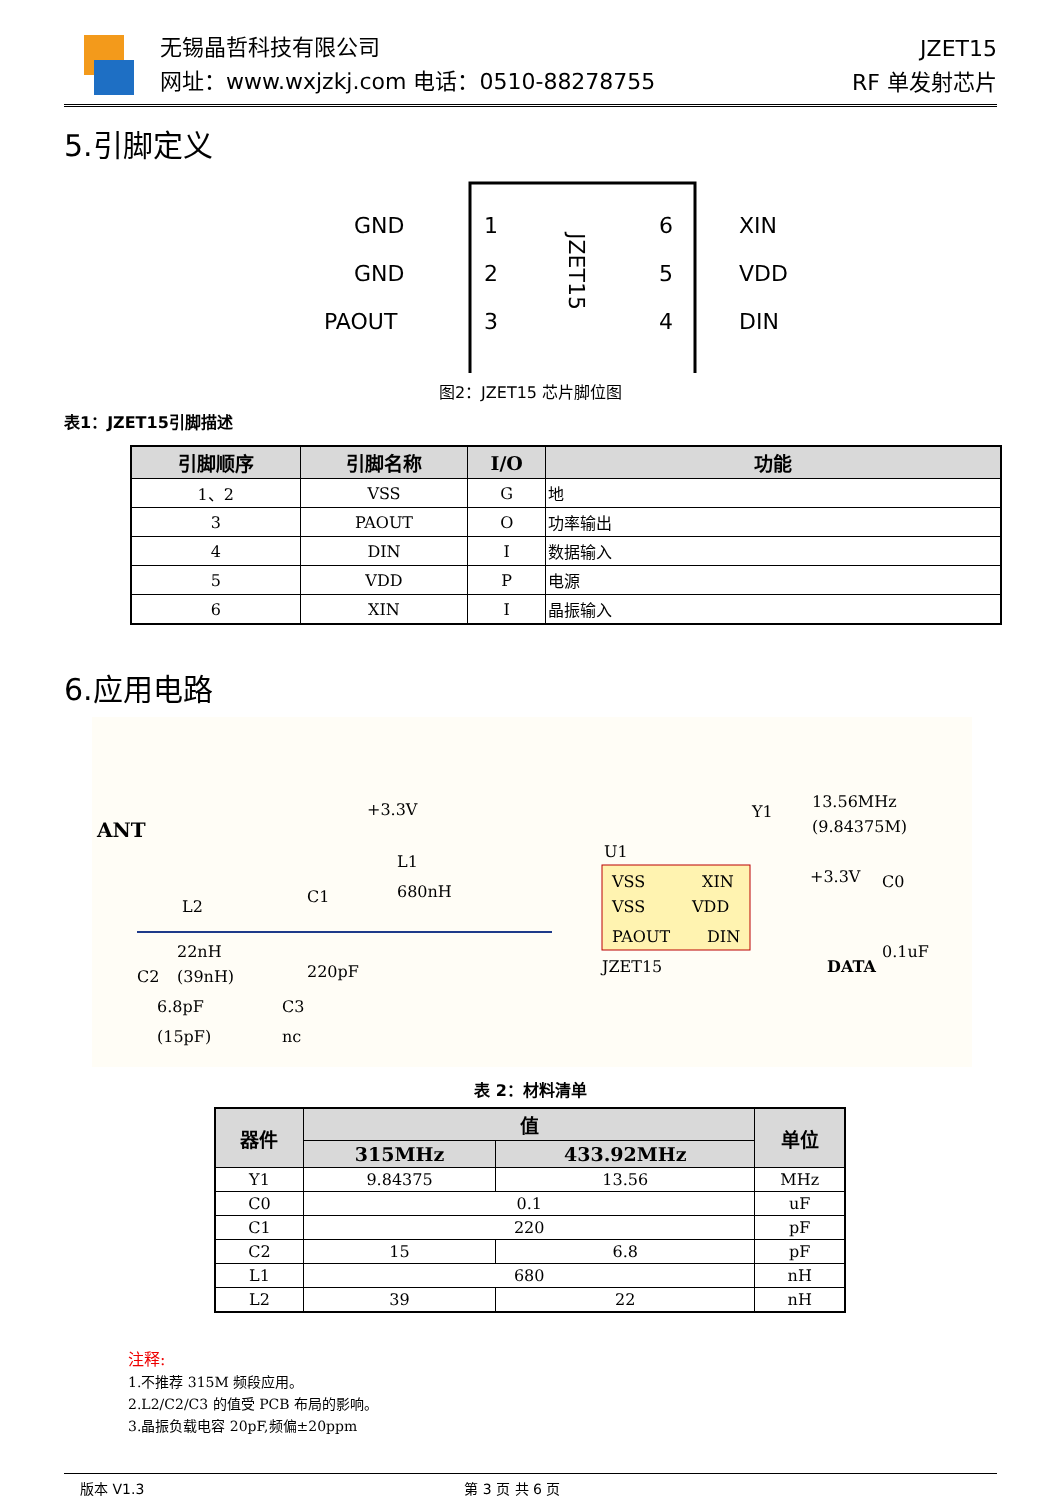无锡晶哲科技有限公司
网址：www.wxjzkj.com 电话：0510-88278755
JZET15
RF 单发射芯片
5.引脚定义
GND
GND
PAOUT
1
2
3
6
5
4
XIN
VDD
DIN
JZET15
图2：JZET15 芯片脚位图
表1：JZET15引脚描述
| 引脚顺序 | 引脚名称 | I/O | 功能 |
| --- | --- | --- | --- |
| 1、2 | VSS | G | 地 |
| 3 | PAOUT | O | 功率输出 |
| 4 | DIN | I | 数据输入 |
| 5 | VDD | P | 电源 |
| 6 | XIN | I | 晶振输入 |
6.应用电路
ANT
L2
22nH
(39nH)
C2
6.8pF
(15pF)
C3
nc
C1
220pF
+3.3V
L1
680nH
U1
VSS
VSS
PAOUT
XIN
VDD
DIN
JZET15
Y1
13.56MHz
(9.84375M)
+3.3V
C0
0.1uF
DATA
表 2：材料清单
| 器件 | 值 | | 单位 |
| --- | --- | --- | --- |
| | 315MHz | 433.92MHz | |
| Y1 | 9.84375 | 13.56 | MHz |
| C0 | 0.1 | | uF |
| C1 | 220 | | pF |
| C2 | 15 | 6.8 | pF |
| L1 | 680 | | nH |
| L2 | 39 | 22 | nH |
注释:
1.不推荐 315M 频段应用。
2.L2/C2/C3 的值受 PCB 布局的影响。
3.晶振负载电容 20pF,频偏±20ppm
版本 V1.3 第 3 页 共 6 页